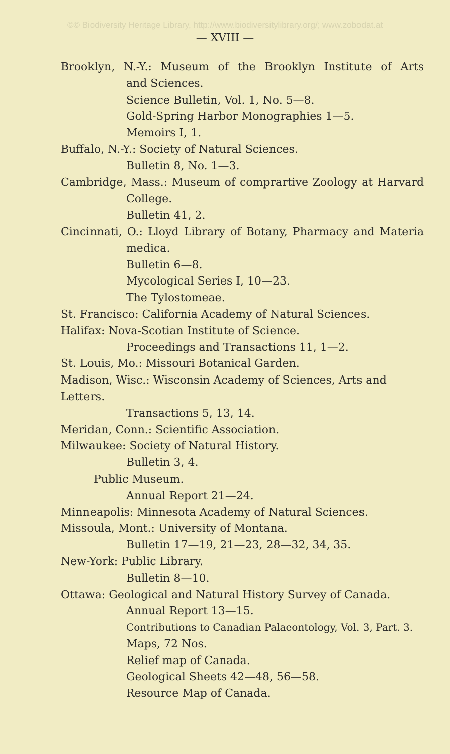©© Biodiversity Heritage Library, http://www.biodiversitylibrary.org/; www.zobodat.at
— XVIII —
Brooklyn, N.-Y.: Museum of the Brooklyn Institute of Arts
and Sciences.
Science Bulletin, Vol. 1, No. 5—8.
Gold-Spring Harbor Monographies 1—5.
Memoirs I, 1.
Buffalo, N.-Y.: Society of Natural Sciences.
Bulletin 8, No. 1—3.
Cambridge, Mass.: Museum of comprartive Zoology at Harvard
College.
Bulletin 41, 2.
Cincinnati, O.: Lloyd Library of Botany, Pharmacy and Materia
medica.
Bulletin 6—8.
Mycological Series I, 10—23.
The Tylostomeae.
St. Francisco: California Academy of Natural Sciences.
Halifax: Nova-Scotian Institute of Science.
Proceedings and Transactions 11, 1—2.
St. Louis, Mo.: Missouri Botanical Garden.
Madison, Wisc.: Wisconsin Academy of Sciences, Arts and Letters.
Transactions 5, 13, 14.
Meridan, Conn.: Scientific Association.
Milwaukee: Society of Natural History.
Bulletin 3, 4.
Public Museum.
Annual Report 21—24.
Minneapolis: Minnesota Academy of Natural Sciences.
Missoula, Mont.: University of Montana.
Bulletin 17—19, 21—23, 28—32, 34, 35.
New-York: Public Library.
Bulletin 8—10.
Ottawa: Geological and Natural History Survey of Canada.
Annual Report 13—15.
Contributions to Canadian Palaeontology, Vol. 3, Part. 3.
Maps, 72 Nos.
Relief map of Canada.
Geological Sheets 42—48, 56—58.
Resource Map of Canada.